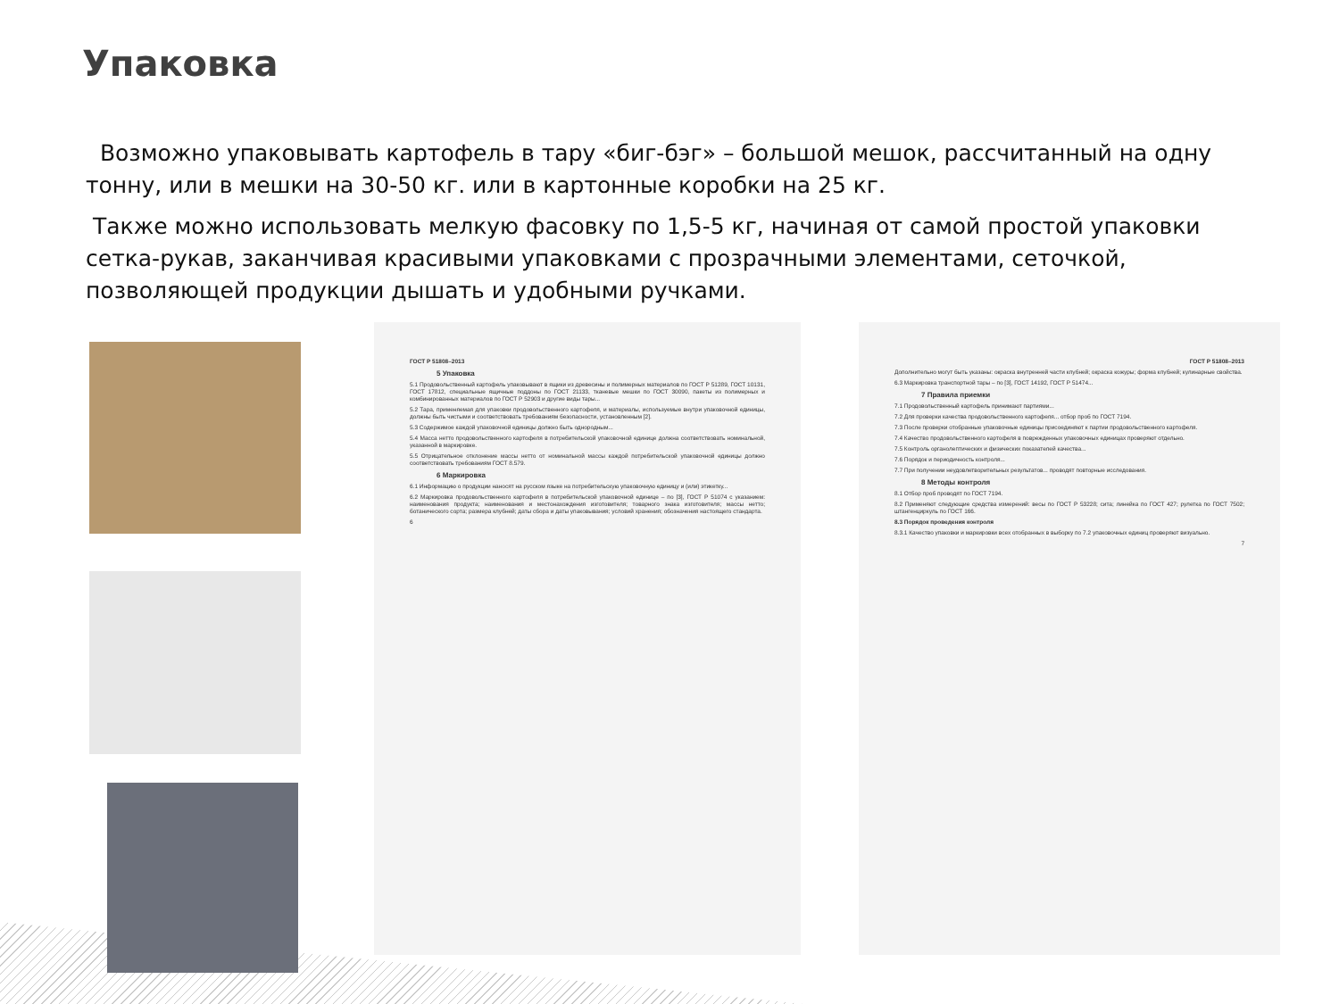Упаковка
Возможно упаковывать картофель в тару «биг-бэг» – большой мешок, рассчитанный на одну тонну, или в мешки на 30-50 кг. или в картонные коробки на 25 кг.
Также можно использовать мелкую фасовку по 1,5-5 кг, начиная от самой простой упаковки сетка-рукав, заканчивая красивыми упаковками с прозрачными элементами, сеточкой, позволяющей продукции дышать и удобными ручками.
ГОСТ Р 51808–2013
5 Упаковка
5.1 Продовольственный картофель упаковывают в ящики из древесины и полимерных материалов по ГОСТ Р 51289, ГОСТ 10131, ГОСТ 17812, специальные ящичные поддоны по ГОСТ 21133, тканевые мешки по ГОСТ 30090, пакеты из полимерных и комбинированных материалов по ГОСТ Р 52903 и другие виды тары...
5.2 Тара, применяемая для упаковки продовольственного картофеля, и материалы, используемые внутри упаковочной единицы, должны быть чистыми и соответствовать требованиям безопасности, установленным [2].
5.3 Содержимое каждой упаковочной единицы должно быть однородным...
5.4 Масса нетто продовольственного картофеля в потребительской упаковочной единице должна соответствовать номинальной, указанной в маркировке.
5.5 Отрицательное отклонение массы нетто от номинальной массы каждой потребительской упаковочной единицы должно соответствовать требованиям ГОСТ 8.579.
6 Маркировка
6.1 Информацию о продукции наносят на русском языке на потребительскую упаковочную единицу и (или) этикетку...
6.2 Маркировка продовольственного картофеля в потребительской упаковочной единице – по [3], ГОСТ Р 51074 с указанием: наименования продукта; наименования и местонахождения изготовителя; товарного знака изготовителя; массы нетто; ботанического сорта; размера клубней; даты сбора и даты упаковывания; условий хранения; обозначения настоящего стандарта.
6
ГОСТ Р 51808–2013
Дополнительно могут быть указаны: окраска внутренней части клубней; окраска кожуры; форма клубней; кулинарные свойства.
6.3 Маркировка транспортной тары – по [3], ГОСТ 14192, ГОСТ Р 51474...
7 Правила приемки
7.1 Продовольственный картофель принимают партиями...
7.2 Для проверки качества продовольственного картофеля... отбор проб по ГОСТ 7194.
7.3 После проверки отобранные упаковочные единицы присоединяют к партии продовольственного картофеля.
7.4 Качество продовольственного картофеля в поврежденных упаковочных единицах проверяют отдельно.
7.5 Контроль органолептических и физических показателей качества...
7.6 Порядок и периодичность контроля...
7.7 При получении неудовлетворительных результатов... проводят повторные исследования.
8 Методы контроля
8.1 Отбор проб проводят по ГОСТ 7194.
8.2 Применяют следующие средства измерений: весы по ГОСТ Р 53228; сита; линейка по ГОСТ 427; рулетка по ГОСТ 7502; штангенциркуль по ГОСТ 166.
8.3 Порядок проведения контроля
8.3.1 Качество упаковки и маркировки всех отобранных в выборку по 7.2 упаковочных единиц проверяют визуально.
7